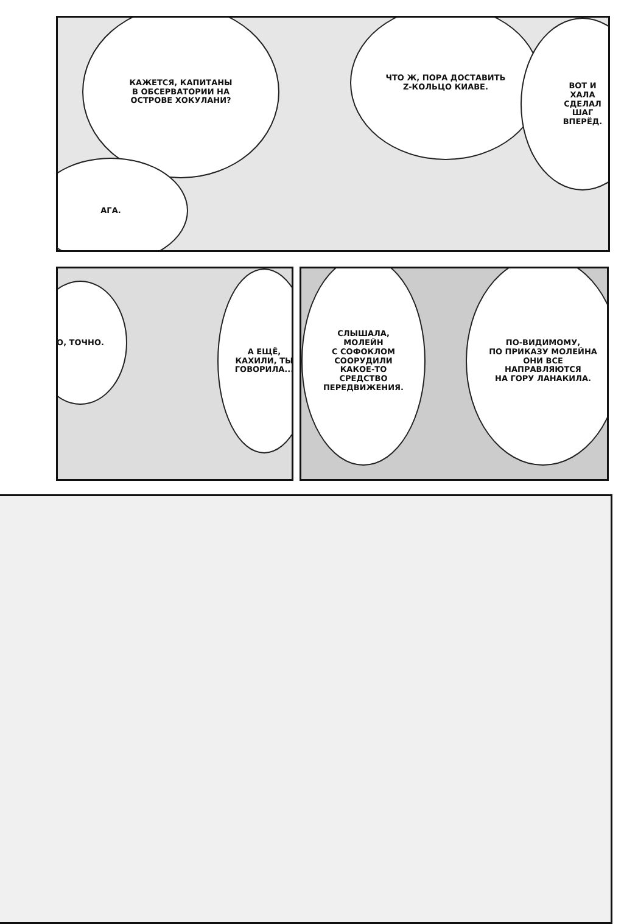КАЖЕТСЯ, КАПИТАНЫ
В ОБСЕРВАТОРИИ НА
ОСТРОВЕ ХОКУЛАНИ?
ЧТО Ж, ПОРА ДОСТАВИТЬ
Z-КОЛЬЦО КИАВЕ.
ВОТ И
ХАЛА
СДЕЛАЛ
ШАГ
ВПЕРЁД.
АГА.
О, ТОЧНО.
А ЕЩЁ,
КАХИЛИ, ТЫ
ГОВОРИЛА...
СЛЫШАЛА,
МОЛЕЙН
С СОФОКЛОМ
СООРУДИЛИ
КАКОЕ-ТО
СРЕДСТВО
ПЕРЕДВИЖЕНИЯ.
ПО-ВИДИМОМУ,
ПО ПРИКАЗУ МОЛЕЙНА
ОНИ ВСЕ
НАПРАВЛЯЮТСЯ
НА ГОРУ ЛАНАКИЛА.